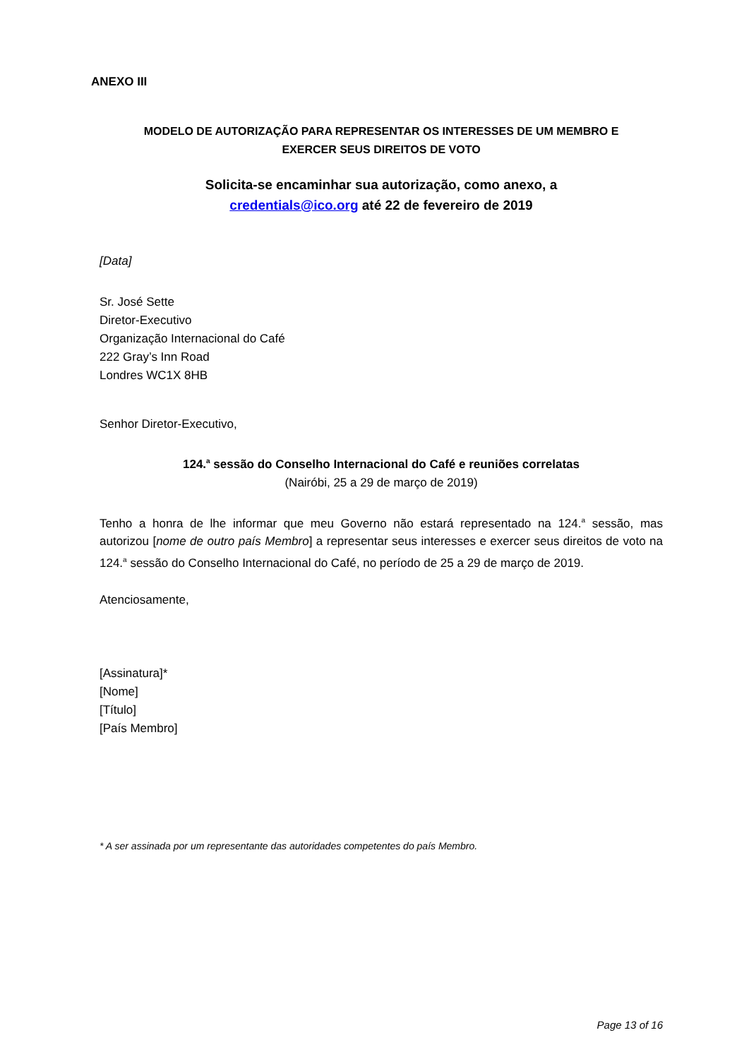ANEXO III
MODELO DE AUTORIZAÇÃO PARA REPRESENTAR OS INTERESSES DE UM MEMBRO E
EXERCER SEUS DIREITOS DE VOTO
Solicita-se encaminhar sua autorização, como anexo, a
credentials@ico.org até 22 de fevereiro de 2019
[Data]
Sr. José Sette
Diretor-Executivo
Organização Internacional do Café
222 Gray’s Inn Road
Londres WC1X 8HB
Senhor Diretor-Executivo,
124.<sup>a</sup> sessão do Conselho Internacional do Café e reuniões correlatas
(Nairóbi, 25 a 29 de março de 2019)
Tenho a honra de lhe informar que meu Governo não estará representado na 124.<sup>a</sup> sessão, mas autorizou [nome de outro país Membro] a representar seus interesses e exercer seus direitos de voto na 124.<sup>a</sup> sessão do Conselho Internacional do Café, no período de 25 a 29 de março de 2019.
Atenciosamente,
[Assinatura]*
[Nome]
[Título]
[País Membro]
* A ser assinada por um representante das autoridades competentes do país Membro.
Page 13 of 16